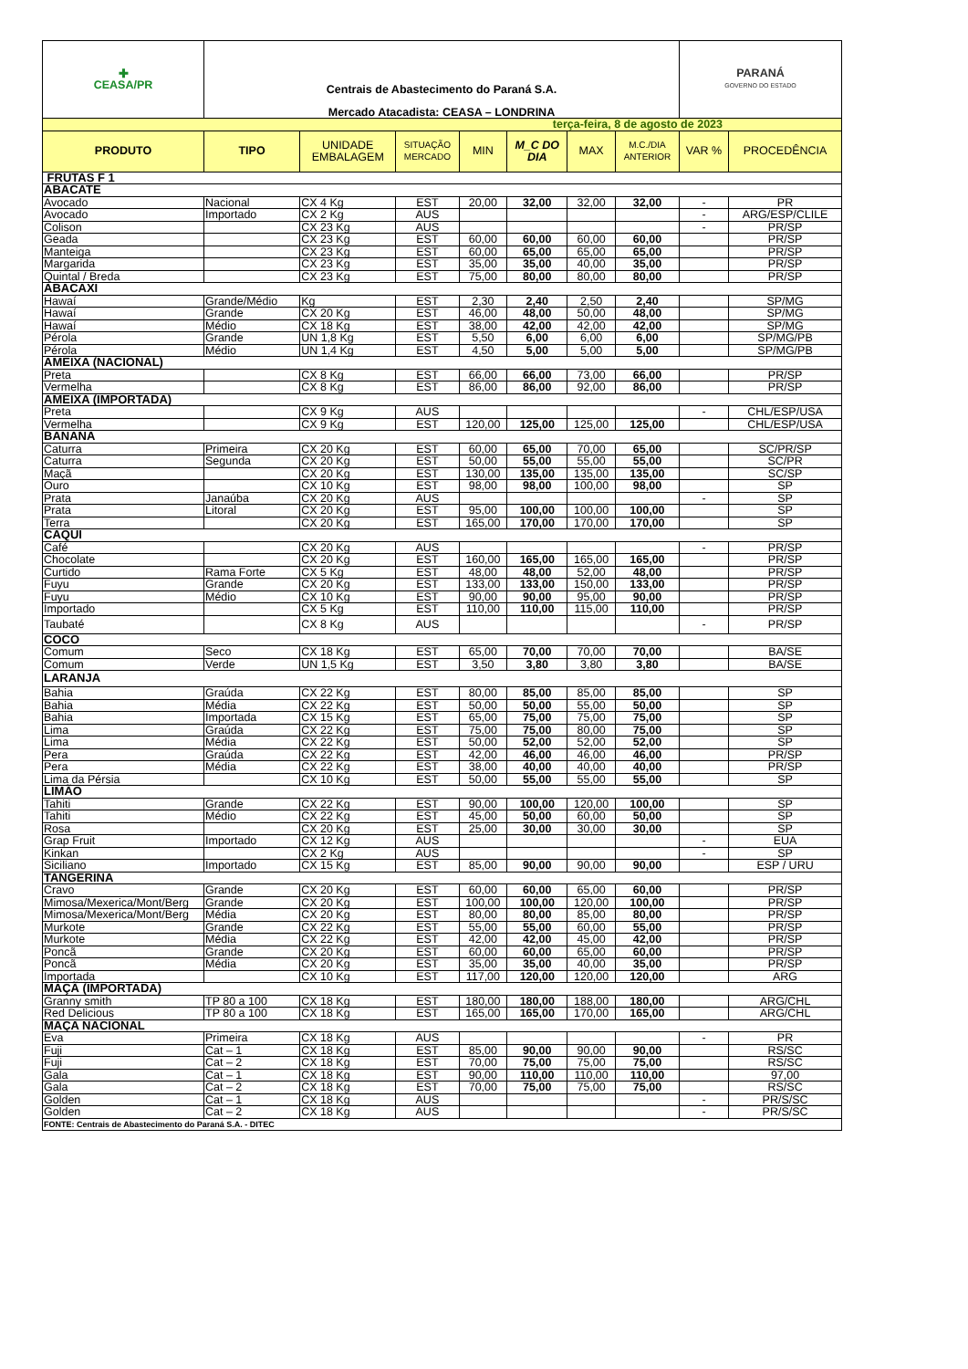| ✚ CEASA/PR | Centrais de Abastecimento do Paraná S.A. Mercado Atacadista: CEASA – LONDRINA | | | | | | | PARANÁ GOVERNO DO ESTADO | |
| terça-feira, 8 de agosto de 2023 | | | | | | | | | |
| PRODUTO | TIPO | UNIDADE EMBALAGEM | SITUAÇÃO MERCADO | MIN | M_C DO DIA | MAX | M.C./DIA ANTERIOR | VAR % | PROCEDÊNCIA |
| FRUTAS F 1 | | | | | | | | | |
| ABACATE | | | | | | | | | |
| Avocado | Nacional | CX 4 Kg | EST | 20,00 | 32,00 | 32,00 | 32,00 | - | PR |
| Avocado | Importado | CX 2 Kg | AUS | | | | | - | ARG/ESP/CLILE |
| Colison | | CX 23 Kg | AUS | | | | | - | PR/SP |
| Geada | | CX 23 Kg | EST | 60,00 | 60,00 | 60,00 | 60,00 | | PR/SP |
| Manteiga | | CX 23 Kg | EST | 60,00 | 65,00 | 65,00 | 65,00 | | PR/SP |
| Margarida | | CX 23 Kg | EST | 35,00 | 35,00 | 40,00 | 35,00 | | PR/SP |
| Quintal / Breda | | CX 23 Kg | EST | 75,00 | 80,00 | 80,00 | 80,00 | | PR/SP |
| ABACAXI | | | | | | | | | |
| Hawaí | Grande/Médio | Kg | EST | 2,30 | 2,40 | 2,50 | 2,40 | | SP/MG |
| Hawaí | Grande | CX 20 Kg | EST | 46,00 | 48,00 | 50,00 | 48,00 | | SP/MG |
| Hawaí | Médio | CX 18 Kg | EST | 38,00 | 42,00 | 42,00 | 42,00 | | SP/MG |
| Pérola | Grande | UN 1,8 Kg | EST | 5,50 | 6,00 | 6,00 | 6,00 | | SP/MG/PB |
| Pérola | Médio | UN 1,4 Kg | EST | 4,50 | 5,00 | 5,00 | 5,00 | | SP/MG/PB |
| AMEIXA (NACIONAL) | | | | | | | | | |
| Preta | | CX 8 Kg | EST | 66,00 | 66,00 | 73,00 | 66,00 | | PR/SP |
| Vermelha | | CX 8 Kg | EST | 86,00 | 86,00 | 92,00 | 86,00 | | PR/SP |
| AMEIXA (IMPORTADA) | | | | | | | | | |
| Preta | | CX 9 Kg | AUS | | | | | - | CHL/ESP/USA |
| Vermelha | | CX 9 Kg | EST | 120,00 | 125,00 | 125,00 | 125,00 | | CHL/ESP/USA |
| BANANA | | | | | | | | | |
| Caturra | Primeira | CX 20 Kg | EST | 60,00 | 65,00 | 70,00 | 65,00 | | SC/PR/SP |
| Caturra | Segunda | CX 20 Kg | EST | 50,00 | 55,00 | 55,00 | 55,00 | | SC/PR |
| Maçã | | CX 20 Kg | EST | 130,00 | 135,00 | 135,00 | 135,00 | | SC/SP |
| Ouro | | CX 10 Kg | EST | 98,00 | 98,00 | 100,00 | 98,00 | | SP |
| Prata | Janaúba | CX 20 Kg | AUS | | | | | - | SP |
| Prata | Litoral | CX 20 Kg | EST | 95,00 | 100,00 | 100,00 | 100,00 | | SP |
| Terra | | CX 20 Kg | EST | 165,00 | 170,00 | 170,00 | 170,00 | | SP |
| CAQUI | | | | | | | | | |
| Café | | CX 20 Kg | AUS | | | | | - | PR/SP |
| Chocolate | | CX 20 Kg | EST | 160,00 | 165,00 | 165,00 | 165,00 | | PR/SP |
| Curtido | Rama Forte | CX 5 Kg | EST | 48,00 | 48,00 | 52,00 | 48,00 | | PR/SP |
| Fuyu | Grande | CX 20 Kg | EST | 133,00 | 133,00 | 150,00 | 133,00 | | PR/SP |
| Fuyu | Médio | CX 10 Kg | EST | 90,00 | 90,00 | 95,00 | 90,00 | | PR/SP |
| Importado | | CX 5 Kg | EST | 110,00 | 110,00 | 115,00 | 110,00 | | PR/SP |
| Taubaté | | CX 8 Kg | AUS | | | | | - | PR/SP |
| COCO | | | | | | | | | |
| Comum | Seco | CX 18 Kg | EST | 65,00 | 70,00 | 70,00 | 70,00 | | BA/SE |
| Comum | Verde | UN 1,5 Kg | EST | 3,50 | 3,80 | 3,80 | 3,80 | | BA/SE |
| LARANJA | | | | | | | | | |
| Bahia | Graúda | CX 22 Kg | EST | 80,00 | 85,00 | 85,00 | 85,00 | | SP |
| Bahia | Média | CX 22 Kg | EST | 50,00 | 50,00 | 55,00 | 50,00 | | SP |
| Bahia | Importada | CX 15 Kg | EST | 65,00 | 75,00 | 75,00 | 75,00 | | SP |
| Lima | Graúda | CX 22 Kg | EST | 75,00 | 75,00 | 80,00 | 75,00 | | SP |
| Lima | Média | CX 22 Kg | EST | 50,00 | 52,00 | 52,00 | 52,00 | | SP |
| Pera | Graúda | CX 22 Kg | EST | 42,00 | 46,00 | 46,00 | 46,00 | | PR/SP |
| Pera | Média | CX 22 Kg | EST | 38,00 | 40,00 | 40,00 | 40,00 | | PR/SP |
| Lima da Pérsia | | CX 10 Kg | EST | 50,00 | 55,00 | 55,00 | 55,00 | | SP |
| LIMÃO | | | | | | | | | |
| Tahiti | Grande | CX 22 Kg | EST | 90,00 | 100,00 | 120,00 | 100,00 | | SP |
| Tahiti | Médio | CX 22 Kg | EST | 45,00 | 50,00 | 60,00 | 50,00 | | SP |
| Rosa | | CX 20 Kg | EST | 25,00 | 30,00 | 30,00 | 30,00 | | SP |
| Grap Fruit | Importado | CX 12 Kg | AUS | | | | | - | EUA |
| Kinkan | | CX 2 Kg | AUS | | | | | - | SP |
| Siciliano | Importado | CX 15 Kg | EST | 85,00 | 90,00 | 90,00 | 90,00 | | ESP / URU |
| TANGERINA | | | | | | | | | |
| Cravo | Grande | CX 20 Kg | EST | 60,00 | 60,00 | 65,00 | 60,00 | | PR/SP |
| Mimosa/Mexerica/Mont/Berg | Grande | CX 20 Kg | EST | 100,00 | 100,00 | 120,00 | 100,00 | | PR/SP |
| Mimosa/Mexerica/Mont/Berg | Média | CX 20 Kg | EST | 80,00 | 80,00 | 85,00 | 80,00 | | PR/SP |
| Murkote | Grande | CX 22 Kg | EST | 55,00 | 55,00 | 60,00 | 55,00 | | PR/SP |
| Murkote | Média | CX 22 Kg | EST | 42,00 | 42,00 | 45,00 | 42,00 | | PR/SP |
| Poncã | Grande | CX 20 Kg | EST | 60,00 | 60,00 | 65,00 | 60,00 | | PR/SP |
| Poncã | Média | CX 20 Kg | EST | 35,00 | 35,00 | 40,00 | 35,00 | | PR/SP |
| Importada | | CX 10 Kg | EST | 117,00 | 120,00 | 120,00 | 120,00 | | ARG |
| MAÇÃ (IMPORTADA) | | | | | | | | | |
| Granny smith | TP 80 a 100 | CX 18 Kg | EST | 180,00 | 180,00 | 188,00 | 180,00 | | ARG/CHL |
| Red Delicious | TP 80 a 100 | CX 18 Kg | EST | 165,00 | 165,00 | 170,00 | 165,00 | | ARG/CHL |
| MAÇA NACIONAL | | | | | | | | | |
| Eva | Primeira | CX 18 Kg | AUS | | | | | - | PR |
| Fuji | Cat – 1 | CX 18 Kg | EST | 85,00 | 90,00 | 90,00 | 90,00 | | RS/SC |
| Fuji | Cat – 2 | CX 18 Kg | EST | 70,00 | 75,00 | 75,00 | 75,00 | | RS/SC |
| Gala | Cat – 1 | CX 18 Kg | EST | 90,00 | 110,00 | 110,00 | 110,00 | | 97,00 |
| Gala | Cat – 2 | CX 18 Kg | EST | 70,00 | 75,00 | 75,00 | 75,00 | | RS/SC |
| Golden | Cat – 1 | CX 18 Kg | AUS | | | | | - | PR/S/SC |
| Golden | Cat – 2 | CX 18 Kg | AUS | | | | | - | PR/S/SC |
| FONTE: Centrais de Abastecimento do Paraná S.A. - DITEC | | | | | | | | | |